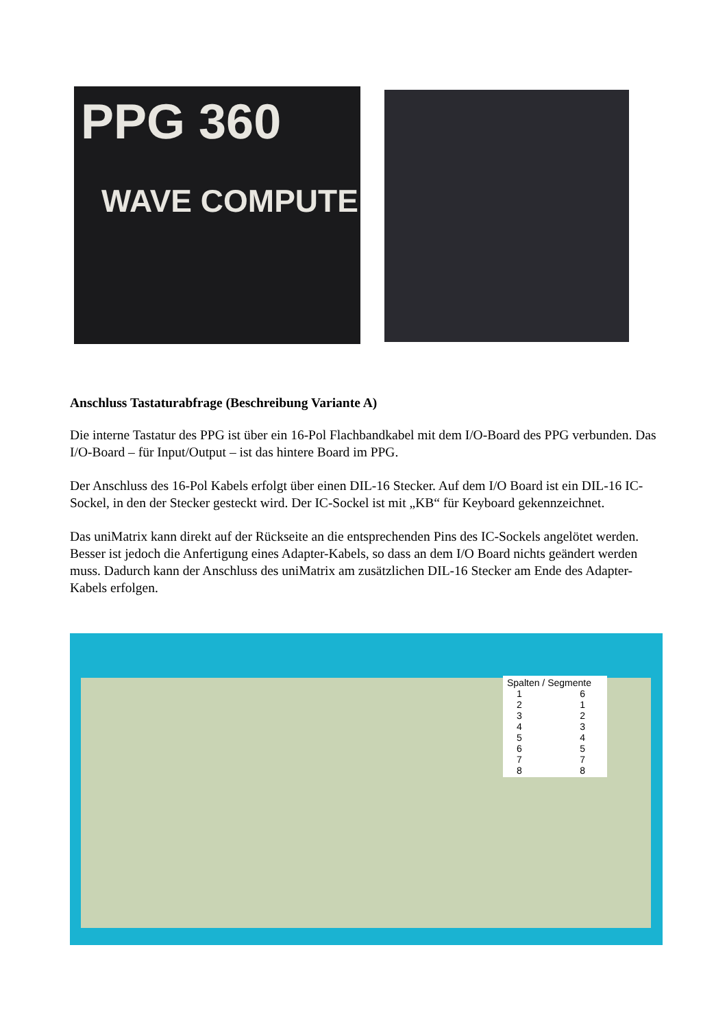PPG 360
WAVE COMPUTE
Anschluss Tastaturabfrage (Beschreibung Variante A)
Die interne Tastatur des PPG ist über ein 16-Pol Flachbandkabel mit dem I/O-Board des PPG verbunden. Das I/O-Board – für Input/Output – ist das hintere Board im PPG.
Der Anschluss des 16-Pol Kabels erfolgt über einen DIL-16 Stecker. Auf dem I/O Board ist ein DIL-16 IC-Sockel, in den der Stecker gesteckt wird. Der IC-Sockel ist mit „KB“ für Keyboard gekennzeichnet.
Das uniMatrix kann direkt auf der Rückseite an die entsprechenden Pins des IC-Sockels angelötet werden. Besser ist jedoch die Anfertigung eines Adapter-Kabels, so dass an dem I/O Board nichts geändert werden muss. Dadurch kann der Anschluss des uniMatrix am zusätzlichen DIL-16 Stecker am Ende des Adapter-Kabels erfolgen.
Spalten / Segmente
1
2
3
4
5
6
7
8
6
1
2
3
4
5
7
8